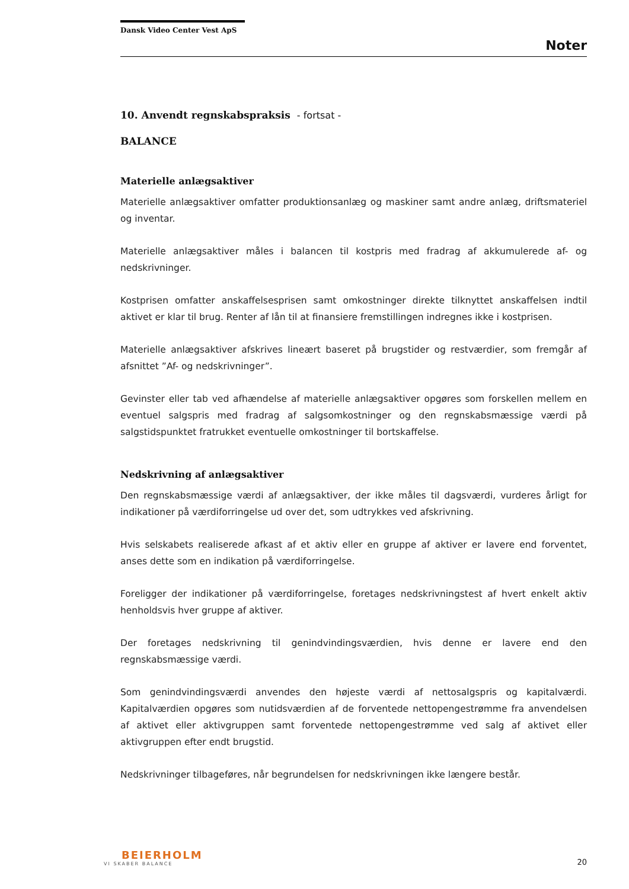Dansk Video Center Vest ApS
Noter
10. Anvendt regnskabspraksis - fortsat -
BALANCE
Materielle anlægsaktiver
Materielle anlægsaktiver omfatter produktionsanlæg og maskiner samt andre anlæg, driftsmateriel og inventar.
Materielle anlægsaktiver måles i balancen til kostpris med fradrag af akkumulerede af- og nedskrivninger.
Kostprisen omfatter anskaffelsesprisen samt omkostninger direkte tilknyttet anskaffelsen indtil aktivet er klar til brug. Renter af lån til at finansiere fremstillingen indregnes ikke i kostprisen.
Materielle anlægsaktiver afskrives lineært baseret på brugstider og restværdier, som fremgår af afsnittet ”Af- og nedskrivninger”.
Gevinster eller tab ved afhændelse af materielle anlægsaktiver opgøres som forskellen mellem en eventuel salgspris med fradrag af salgsomkostninger og den regnskabsmæssige værdi på salgstidspunktet fratrukket eventuelle omkostninger til bortskaffelse.
Nedskrivning af anlægsaktiver
Den regnskabsmæssige værdi af anlægsaktiver, der ikke måles til dagsværdi, vurderes årligt for indikationer på værdiforringelse ud over det, som udtrykkes ved afskrivning.
Hvis selskabets realiserede afkast af et aktiv eller en gruppe af aktiver er lavere end forventet, anses dette som en indikation på værdiforringelse.
Foreligger der indikationer på værdiforringelse, foretages nedskrivningstest af hvert enkelt aktiv henholdsvis hver gruppe af aktiver.
Der foretages nedskrivning til genindvindingsværdien, hvis denne er lavere end den regnskabsmæssige værdi.
Som genindvindingsværdi anvendes den højeste værdi af nettosalgspris og kapitalværdi. Kapitalværdien opgøres som nutidsværdien af de forventede nettopengestrømme fra anvendelsen af aktivet eller aktivgruppen samt forventede nettopengestrømme ved salg af aktivet eller aktivgruppen efter endt brugstid.
Nedskrivninger tilbageføres, når begrundelsen for nedskrivningen ikke længere består.
BEIERHOLM
VI SKABER BALANCE
20